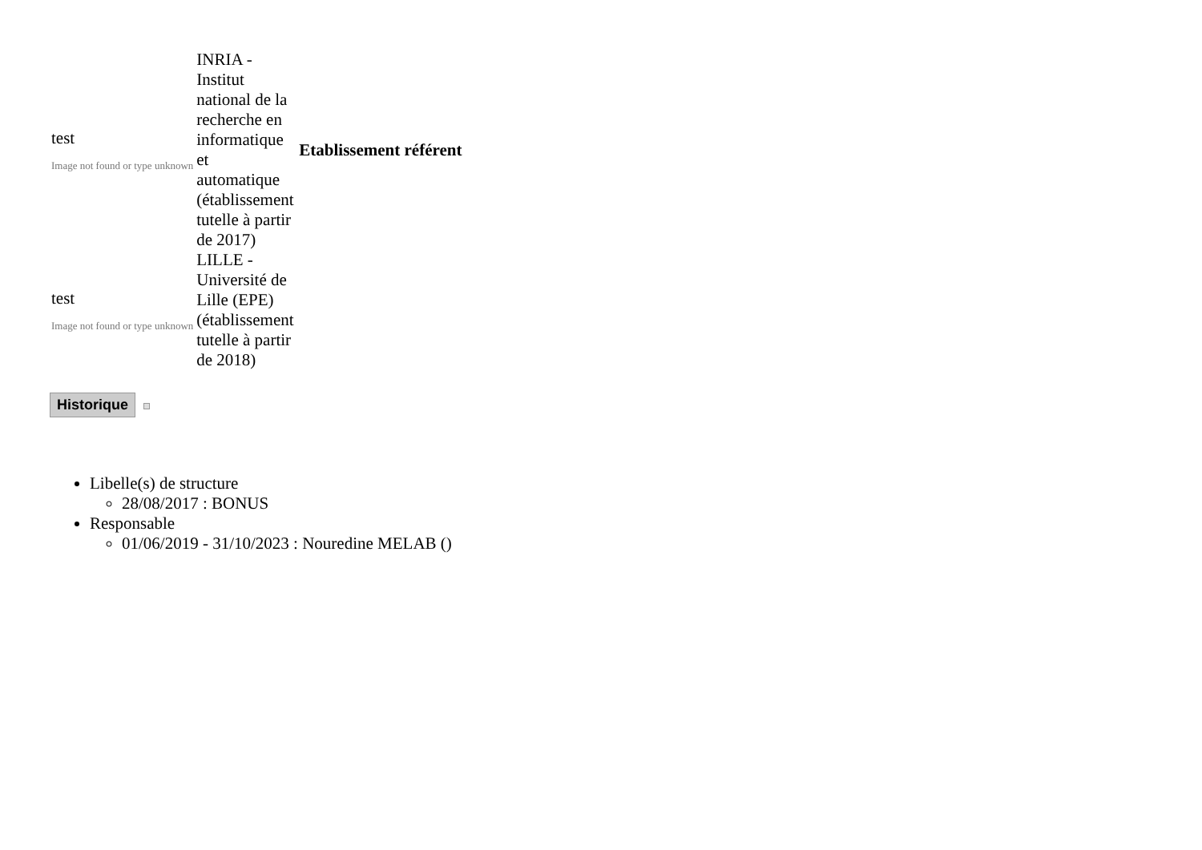| test Image not found or type unknown | INRIA - Institut national de la recherche en informatique et automatique (établissement tutelle à partir de 2017) | Etablissement référent |
| test Image not found or type unknown | LILLE - Université de Lille (EPE) (établissement tutelle à partir de 2018) | |
Historique
Libelle(s) de structure
28/08/2017 : BONUS
Responsable
01/06/2019 - 31/10/2023 : Nouredine MELAB ()